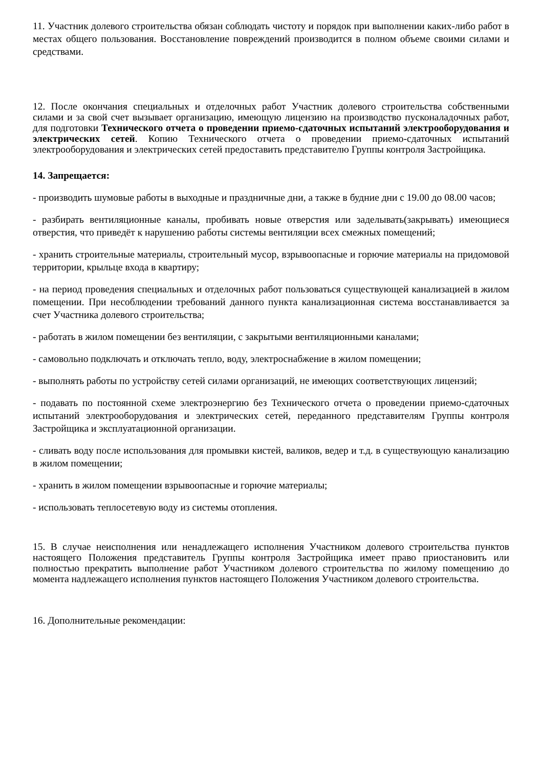11. Участник долевого строительства обязан соблюдать чистоту и порядок при выполнении каких-либо работ в местах общего пользования. Восстановление повреждений производится в полном объеме своими силами и средствами.
12. После окончания специальных и отделочных работ Участник долевого строительства собственными силами и за свой счет вызывает организацию, имеющую лицензию на производство пусконаладочных работ, для подготовки Технического отчета о проведении приемо-сдаточных испытаний электрооборудования и электрических сетей. Копию Технического отчета о проведении приемо-сдаточных испытаний электрооборудования и электрических сетей предоставить представителю Группы контроля Застройщика.
14. Запрещается:
- производить шумовые работы в выходные и праздничные дни, а также в будние дни с 19.00 до 08.00 часов;
- разбирать вентиляционные каналы, пробивать новые отверстия или заделывать(закрывать) имеющиеся отверстия, что приведёт к нарушению работы системы вентиляции всех смежных помещений;
- хранить строительные материалы, строительный мусор, взрывоопасные и горючие материалы на придомовой территории, крыльце входа в квартиру;
- на период проведения специальных и отделочных работ пользоваться существующей канализацией в жилом помещении. При несоблюдении требований данного пункта канализационная система восстанавливается за счет Участника долевого строительства;
- работать в жилом помещении без вентиляции, с закрытыми вентиляционными каналами;
- самовольно подключать и отключать тепло, воду, электроснабжение в жилом помещении;
- выполнять работы по устройству сетей силами организаций, не имеющих соответствующих лицензий;
- подавать по постоянной схеме электроэнергию без Технического отчета о проведении приемо-сдаточных испытаний электрооборудования и электрических сетей, переданного представителям Группы контроля Застройщика и эксплуатационной организации.
- сливать воду после использования для промывки кистей, валиков, ведер и т.д. в существующую канализацию в жилом помещении;
- хранить в жилом помещении взрывоопасные и горючие материалы;
- использовать теплосетевую воду из системы отопления.
15. В случае неисполнения или ненадлежащего исполнения Участником долевого строительства пунктов настоящего Положения представитель Группы контроля Застройщика имеет право приостановить или полностью прекратить выполнение работ Участником долевого строительства по жилому помещению до момента надлежащего исполнения пунктов настоящего Положения Участником долевого строительства.
16. Дополнительные рекомендации: